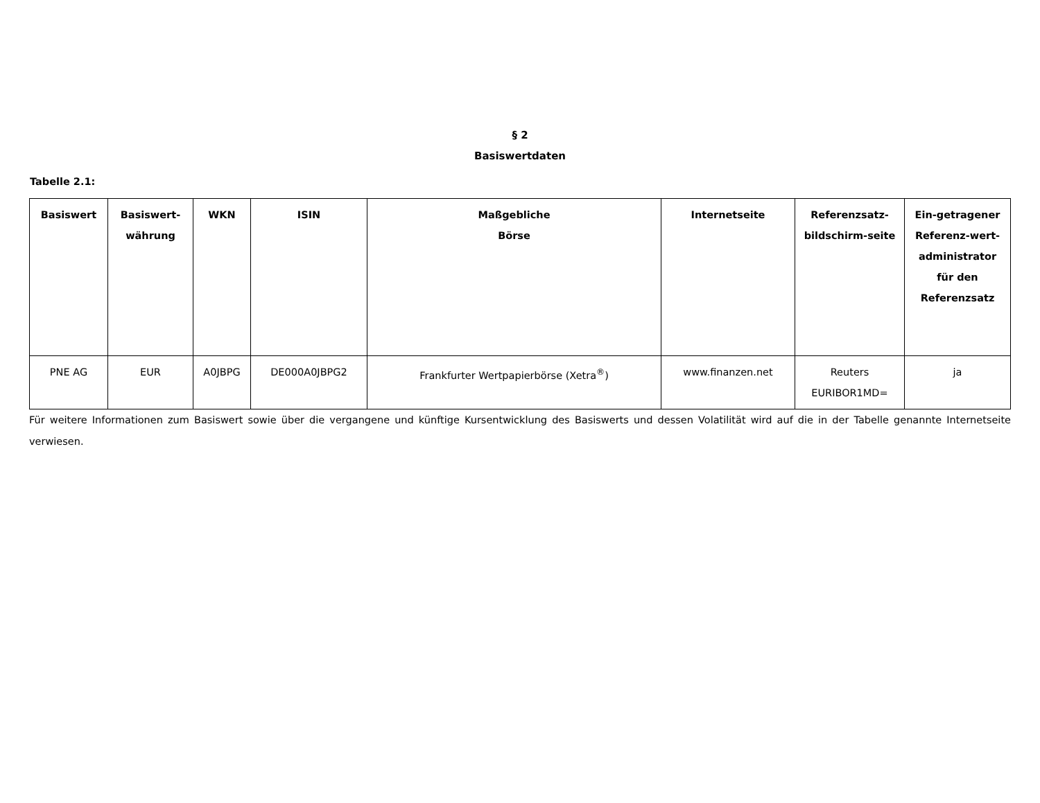§ 2
Basiswertdaten
Tabelle 2.1:
| Basiswert | Basiswert-währung | WKN | ISIN | Maßgebliche Börse | Internetseite | Referenzsatz-bildschirm-seite | Ein-getragener Referenz-wert-administrator für den Referenzsatz |
| --- | --- | --- | --- | --- | --- | --- | --- |
| PNE AG | EUR | A0JBPG | DE000A0JBPG2 | Frankfurter Wertpapierbörse (Xetra<sup>®</sup>) | www.finanzen.net | Reuters EURIBOR1MD= | ja |
Für weitere Informationen zum Basiswert sowie über die vergangene und künftige Kursentwicklung des Basiswerts und dessen Volatilität wird auf die in der Tabelle genannte Internetseite verwiesen.